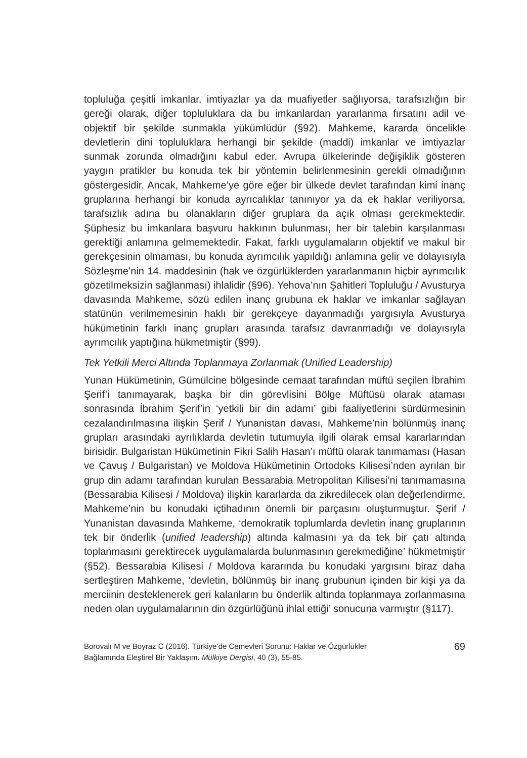topluluğa çeşitli imkanlar, imtiyazlar ya da muafiyetler sağlıyorsa, tarafsızlığın bir gereği olarak, diğer topluluklara da bu imkanlardan yararlanma fırsatını adil ve objektif bir şekilde sunmakla yükümlüdür (§92). Mahkeme, kararda öncelikle devletlerin dini topluluklara herhangi bir şekilde (maddi) imkanlar ve imtiyazlar sunmak zorunda olmadığını kabul eder. Avrupa ülkelerinde değişiklik gösteren yaygın pratikler bu konuda tek bir yöntemin belirlenmesinin gerekli olmadığının göstergesidir. Ancak, Mahkeme’ye göre eğer bir ülkede devlet tarafından kimi inanç gruplarına herhangi bir konuda ayrıcalıklar tanınıyor ya da ek haklar veriliyorsa, tarafsızlık adına bu olanakların diğer gruplara da açık olması gerekmektedir. Şüphesiz bu imkanlara başvuru hakkının bulunması, her bir talebin karşılanması gerektiği anlamına gelmemektedir. Fakat, farklı uygulamaların objektif ve makul bir gerekçesinin olmaması, bu konuda ayrımcılık yapıldığı anlamına gelir ve dolayısıyla Sözleşme’nin 14. maddesinin (hak ve özgürlüklerden yararlanmanın hiçbir ayrımcılık gözetilmeksizin sağlanması) ihlalidir (§96). Yehova’nın Şahitleri Topluluğu / Avusturya davasında Mahkeme, sözü edilen inanç grubuna ek haklar ve imkanlar sağlayan statünün verilmemesinin haklı bir gerekçeye dayanmadığı yargısıyla Avusturya hükümetinin farklı inanç grupları arasında tarafsız davranmadığı ve dolayısıyla ayrımcılık yaptığına hükmetmiştir (§99).
Tek Yetkili Merci Altında Toplanmaya Zorlanmak (Unified Leadership)
Yunan Hükümetinin, Gümülcine bölgesinde cemaat tarafından müftü seçilen İbrahim Şerif’i tanımayarak, başka bir din görevlisini Bölge Müftüsü olarak ataması sonrasında İbrahim Şerif’in ‘yetkili bir din adamı’ gibi faaliyetlerini sürdürmesinin cezalandırılmasına ilişkin Şerif / Yunanistan davası, Mahkeme’nin bölünmüş inanç grupları arasındaki ayrılıklarda devletin tutumuyla ilgili olarak emsal kararlarından birisidir. Bulgaristan Hükümetinin Fikri Salih Hasan’ı müftü olarak tanımaması (Hasan ve Çavuş / Bulgaristan) ve Moldova Hükümetinin Ortodoks Kilisesi’nden ayrılan bir grup din adamı tarafından kurulan Bessarabia Metropolitan Kilisesi’ni tanımamasına (Bessarabia Kilisesi / Moldova) ilişkin kararlarda da zikredilecek olan değerlendirme, Mahkeme’nin bu konudaki içtihadının önemli bir parçasını oluşturmuştur. Şerif / Yunanistan davasında Mahkeme, ‘demokratik toplumlarda devletin inanç gruplarının tek bir önderlik (unified leadership) altında kalmasını ya da tek bir çatı altında toplanmasını gerektirecek uygulamalarda bulunmasının gerekmediğine’ hükmetmiştir (§52). Bessarabia Kilisesi / Moldova kararında bu konudaki yargısını biraz daha sertleştiren Mahkeme, ‘devletin, bölünmüş bir inanç grubunun içinden bir kişi ya da merciinin desteklenerek geri kalanların bu önderlik altında toplanmaya zorlanmasına neden olan uygulamalarının din özgürlüğünü ihlal ettiği’ sonucuna varmıştır (§117).
Borovalı M ve Boyraz C (2016). Türkiye’de Cemevleri Sorunu: Haklar ve Özgürlükler
Bağlamında Eleştirel Bir Yaklaşım. Mülkiye Dergisi, 40 (3), 55-85.
69